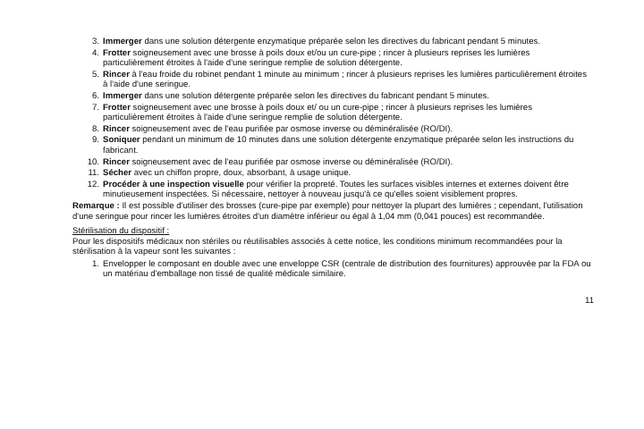3. Immerger dans une solution détergente enzymatique préparée selon les directives du fabricant pendant 5 minutes.
4. Frotter soigneusement avec une brosse à poils doux et/ou un cure-pipe ; rincer à plusieurs reprises les lumières particulièrement étroites à l'aide d'une seringue remplie de solution détergente.
5. Rincer à l'eau froide du robinet pendant 1 minute au minimum ; rincer à plusieurs reprises les lumières particulièrement étroites à l'aide d'une seringue.
6. Immerger dans une solution détergente préparée selon les directives du fabricant pendant 5 minutes.
7. Frotter soigneusement avec une brosse à poils doux et/ ou un cure-pipe ; rincer à plusieurs reprises les lumières particulièrement étroites à l'aide d'une seringue remplie de solution détergente.
8. Rincer soigneusement avec de l'eau purifiée par osmose inverse ou déminéralisée (RO/DI).
9. Soniquer pendant un minimum de 10 minutes dans une solution détergente enzymatique préparée selon les instructions du fabricant.
10. Rincer soigneusement avec de l'eau purifiée par osmose inverse ou déminéralisée (RO/DI).
11. Sécher avec un chiffon propre, doux, absorbant, à usage unique.
12. Procéder à une inspection visuelle pour vérifier la propreté. Toutes les surfaces visibles internes et externes doivent être minutieusement inspectées. Si nécessaire, nettoyer à nouveau jusqu'à ce qu'elles soient visiblement propres.
Remarque : Il est possible d'utiliser des brosses (cure-pipe par exemple) pour nettoyer la plupart des lumières ; cependant, l'utilisation d'une seringue pour rincer les lumières étroites d'un diamètre inférieur ou égal à 1,04 mm (0,041 pouces) est recommandée.
Stérilisation du dispositif :
Pour les dispositifs médicaux non stériles ou réutilisables associés à cette notice, les conditions minimum recommandées pour la stérilisation à la vapeur sont les suivantes :
1. Envelopper le composant en double avec une enveloppe CSR (centrale de distribution des fournitures) approuvée par la FDA ou un matériau d'emballage non tissé de qualité médicale similaire.
11